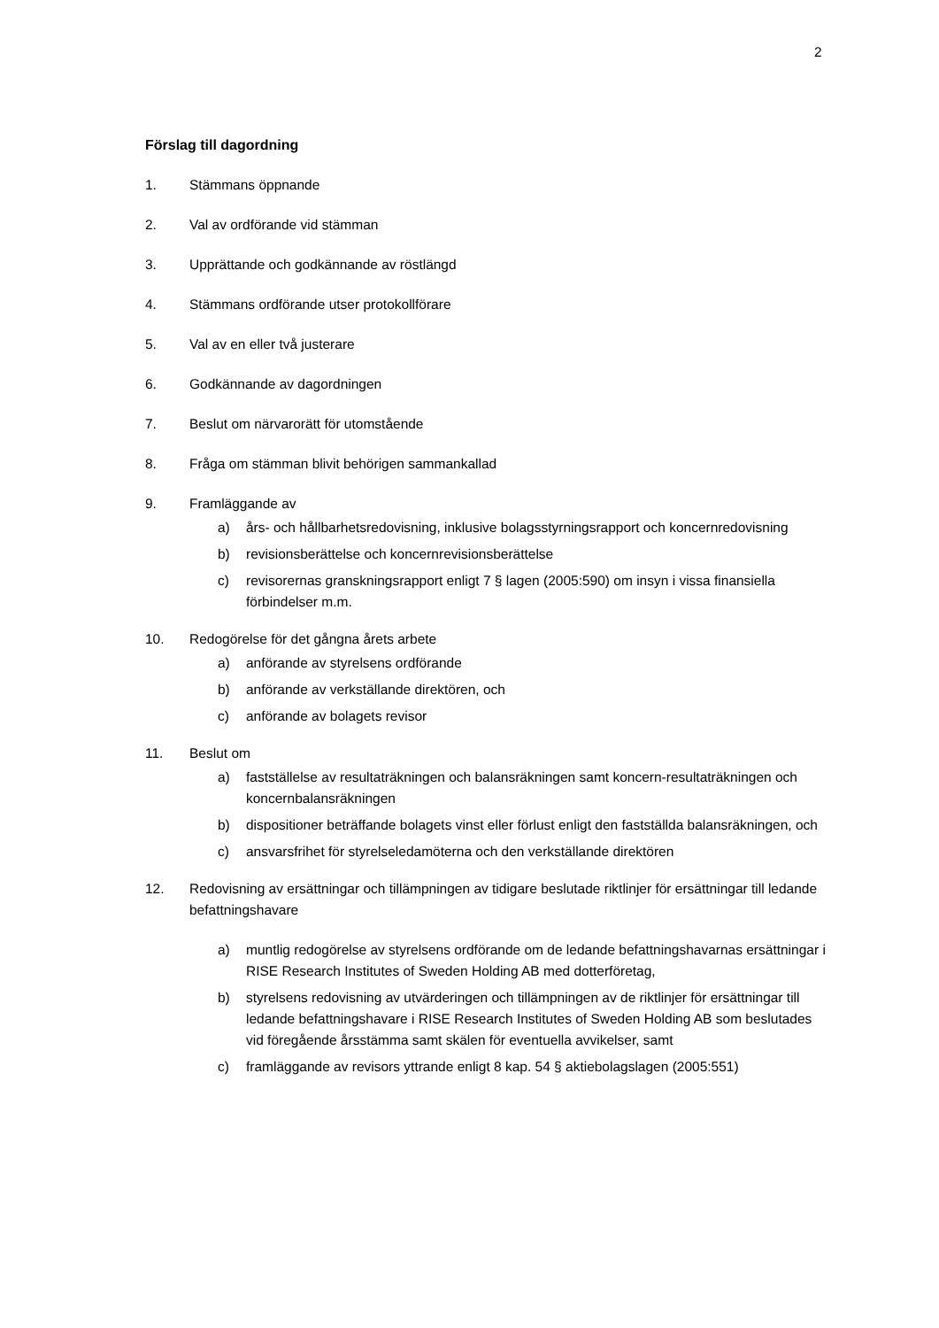2
Förslag till dagordning
1. Stämmans öppnande
2. Val av ordförande vid stämman
3. Upprättande och godkännande av röstlängd
4. Stämmans ordförande utser protokollförare
5. Val av en eller två justerare
6. Godkännande av dagordningen
7. Beslut om närvarorätt för utomstående
8. Fråga om stämman blivit behörigen sammankallad
9. Framläggande av
a) års- och hållbarhetsredovisning, inklusive bolagsstyrningsrapport och koncernredovisning
b) revisionsberättelse och koncernrevisionsberättelse
c) revisorernas granskningsrapport enligt 7 § lagen (2005:590) om insyn i vissa finansiella förbindelser m.m.
10. Redogörelse för det gångna årets arbete
a) anförande av styrelsens ordförande
b) anförande av verkställande direktören, och
c) anförande av bolagets revisor
11. Beslut om
a) fastställelse av resultaträkningen och balansräkningen samt koncern-resultaträkningen och koncernbalansräkningen
b) dispositioner beträffande bolagets vinst eller förlust enligt den fastställda balansräkningen, och
c) ansvarsfrihet för styrelseledamöterna och den verkställande direktören
12. Redovisning av ersättningar och tillämpningen av tidigare beslutade riktlinjer för ersättningar till ledande befattningshavare
a) muntlig redogörelse av styrelsens ordförande om de ledande befattningshavarnas ersättningar i RISE Research Institutes of Sweden Holding AB med dotterföretag,
b) styrelsens redovisning av utvärderingen och tillämpningen av de riktlinjer för ersättningar till ledande befattningshavare i RISE Research Institutes of Sweden Holding AB som beslutades vid föregående årsstämma samt skälen för eventuella avvikelser, samt
c) framläggande av revisors yttrande enligt 8 kap. 54 § aktiebolagslagen (2005:551)